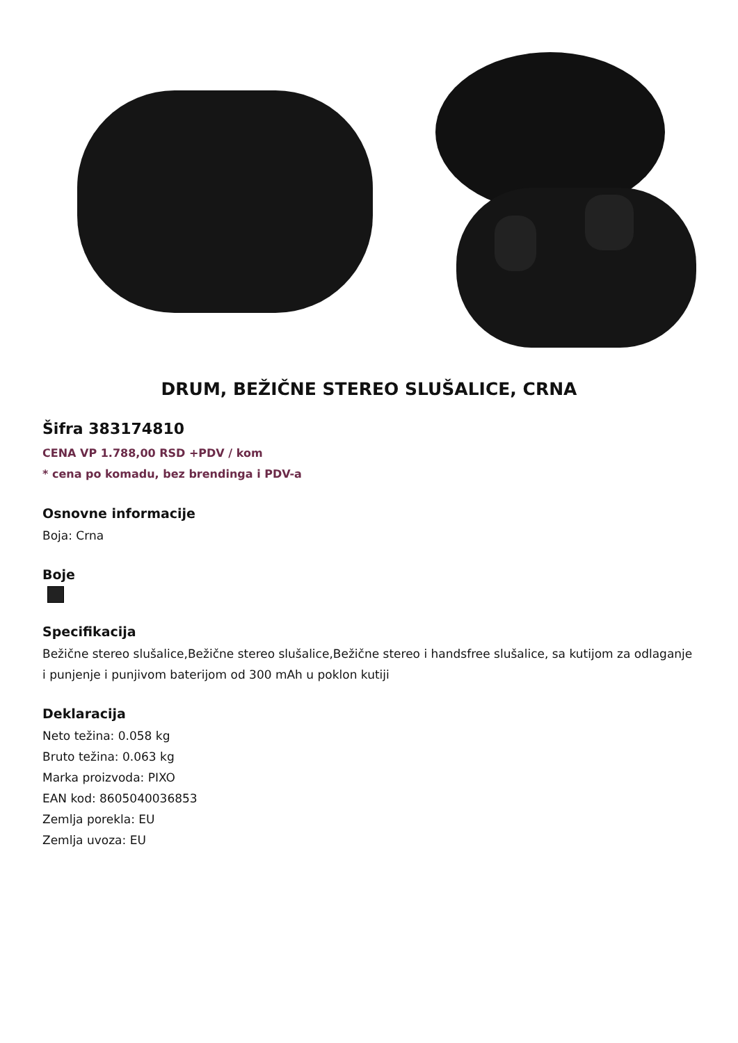DRUM, BEŽIČNE STEREO SLUŠALICE, CRNA
Šifra 383174810
CENA VP 1.788,00 RSD +PDV / kom
* cena po komadu, bez brendinga i PDV-a
Osnovne informacije
Boja: Crna
Boje
Specifikacija
Bežične stereo slušalice,Bežične stereo slušalice,Bežične stereo i handsfree slušalice, sa kutijom za odlaganje i punjenje i punjivom baterijom od 300 mAh u poklon kutiji
Deklaracija
Neto težina: 0.058 kg
Bruto težina: 0.063 kg
Marka proizvoda: PIXO
EAN kod: 8605040036853
Zemlja porekla: EU
Zemlja uvoza: EU